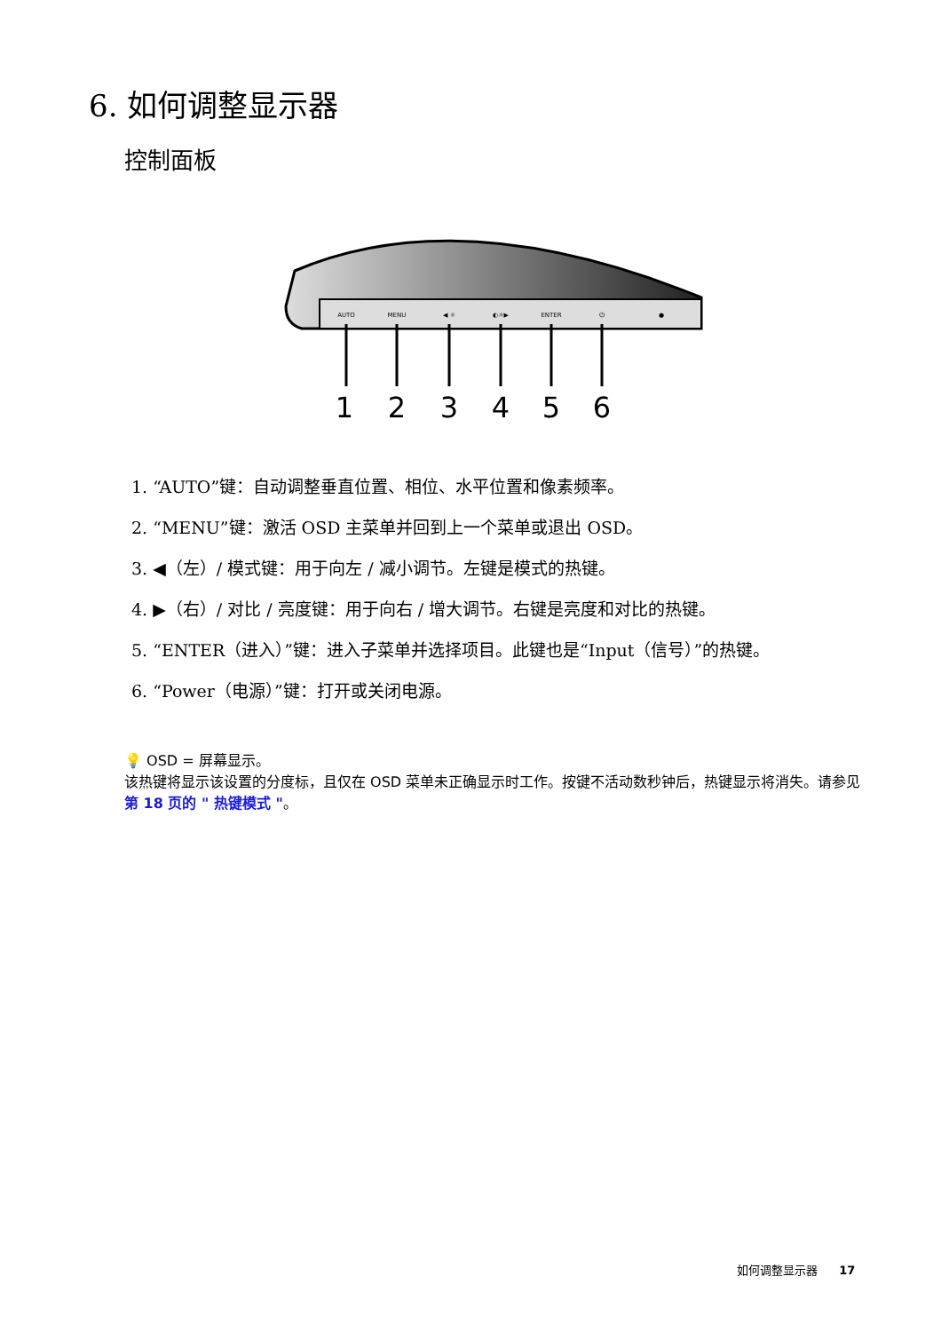6. 如何调整显示器
控制面板
AUTO
MENU
◀ ☼
◐☼▶
ENTER
⏻
●
1
2
3
4
5
6
1. “AUTO”键：自动调整垂直位置、相位、水平位置和像素频率。
2. “MENU”键：激活 OSD 主菜单并回到上一个菜单或退出 OSD。
3. ◀（左）/ 模式键：用于向左 / 减小调节。左键是模式的热键。
4. ▶（右）/ 对比 / 亮度键：用于向右 / 增大调节。右键是亮度和对比的热键。
5. “ENTER（进入）”键：进入子菜单并选择项目。此键也是“Input（信号）”的热键。
6. “Power（电源）”键：打开或关闭电源。
💡 OSD = 屏幕显示。
该热键将显示该设置的分度标，且仅在 OSD 菜单未正确显示时工作。按键不活动数秒钟后，热键显示将消失。请参见第 18 页的 " 热键模式 "。
如何调整显示器 17